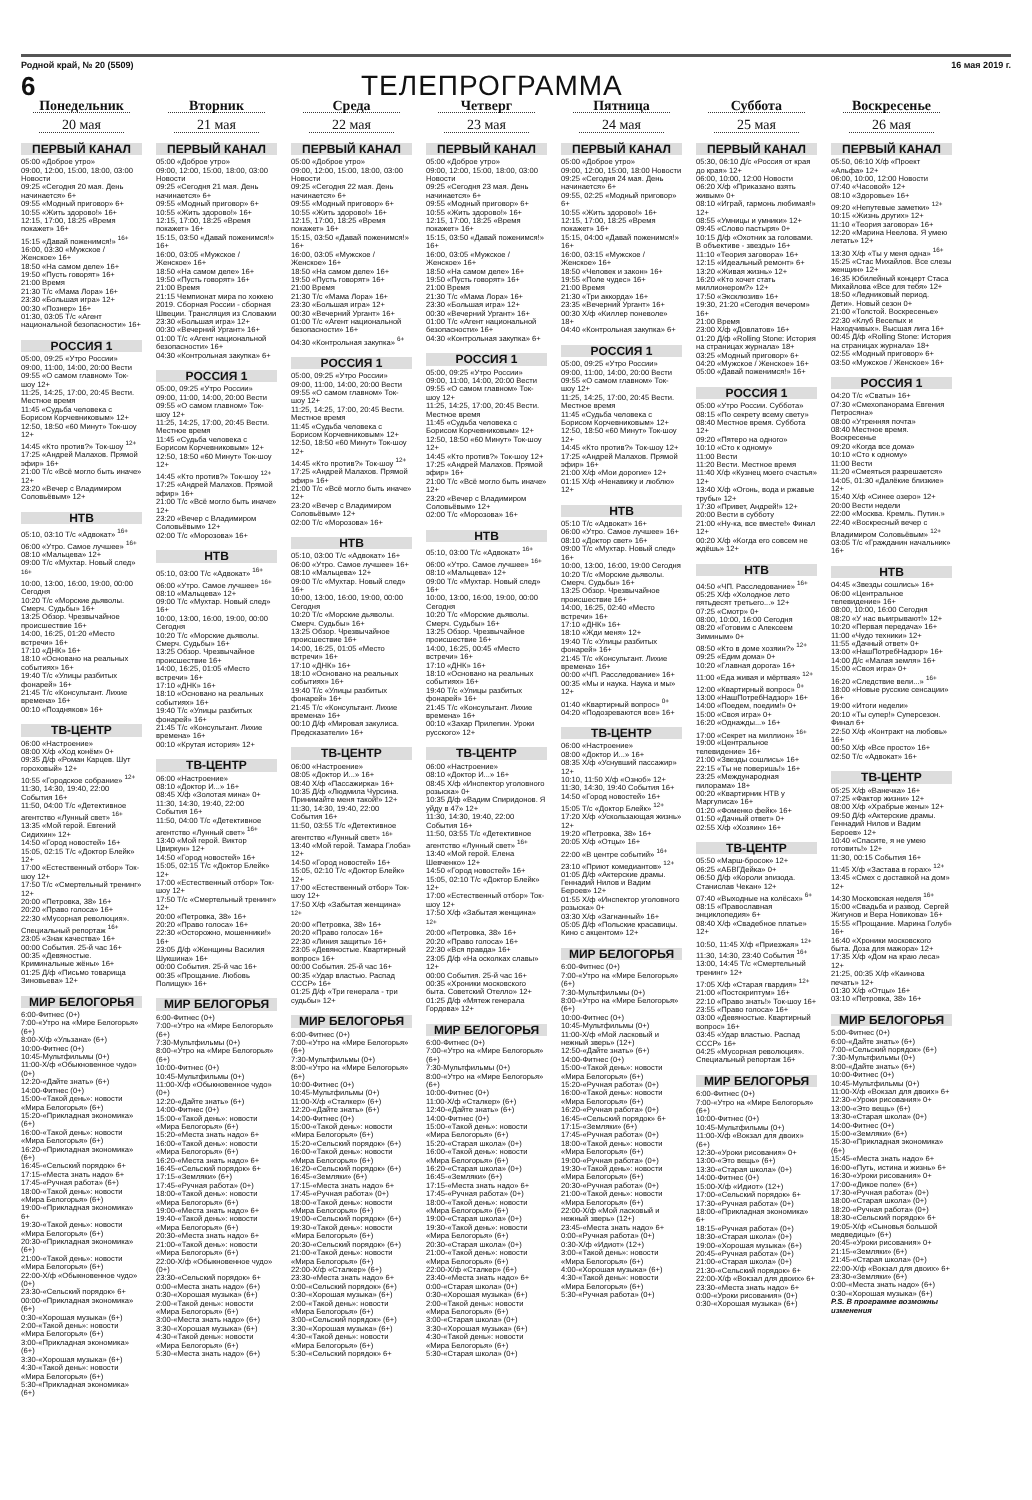Родной край, № 20 (5509) 16 мая 2019 г.
6 ТЕЛЕПРОГРАММА
Понедельник
20 мая
ПЕРВЫЙ КАНАЛ
05:00 «Доброе утро»
09:00, 12:00, 15:00, 18:00, 03:00 Новости
09:25 «Сегодня 20 мая. День начинается» 6+
09:55 «Модный приговор» 6+
10:55 «Жить здорово!» 16+
12:15, 17:00, 18:25 «Время покажет» 16+
15:15 «Давай поженимся!» <sup>16+</sup>
16:00, 03:30 «Мужское / Женское» 16+
18:50 «На самом деле» 16+
19:50 «Пусть говорят» 16+
21:00 Время
21:30 Т/с «Мама Лора» 16+
23:30 «Большая игра» 12+
00:30 «Познер» 16+
01:30, 03:05 Т/с «Агент национальной безопасности» 16+
РОССИЯ 1
05:00, 09:25 «Утро России»
09:00, 11:00, 14:00, 20:00 Вести
09:55 «О самом главном» Ток-шоу 12+
11:25, 14:25, 17:00, 20:45 Вести. Местное время
11:45 «Судьба человека с Борисом Корчевниковым» 12+
12:50, 18:50 «60 Минут» Ток-шоу 12+
14:45 «Кто против?» Ток-шоу <sup>12+</sup>
17:25 «Андрей Малахов. Прямой эфир» 16+
21:00 Т/с «Всё могло быть иначе» 12+
23:20 «Вечер с Владимиром Соловьёвым» 12+
НТВ
05:10, 03:10 Т/с «Адвокат» <sup>16+</sup>
06:00 «Утро. Самое лучшее» <sup>16+</sup>
08:10 «Мальцева» 12+
09:00 Т/с «Мухтар. Новый след» <sup>16+</sup>
10:00, 13:00, 16:00, 19:00, 00:00 Сегодня
10:20 Т/с «Морские дьяволы. Смерч. Судьбы» 16+
13:25 Обзор. Чрезвычайное происшествие 16+
14:00, 16:25, 01:20 «Место встречи» 16+
17:10 «ДНК» 16+
18:10 «Основано на реальных событиях» 16+
19:40 Т/с «Улицы разбитых фонарей» 16+
21:45 Т/с «Консультант. Лихие времена» 16+
00:10 «Поздняков» 16+
ТВ-ЦЕНТР
06:00 «Настроение»
08:00 Х/ф «Ход конём» 0+
09:35 Д/ф «Роман Карцев. Шут гороховый» 12+
10:55 «Городское собрание» <sup>12+</sup>
11:30, 14:30, 19:40, 22:00 События 16+
11:50, 04:00 Т/с «Детективное агентство «Лунный свет» <sup>16+</sup>
13:35 «Мой герой. Евгений Сидихин» 12+
14:50 «Город новостей» 16+
15:05, 02:15 Т/с «Доктор Блейк» 12+
17:00 «Естественный отбор» Ток-шоу 12+
17:50 Т/с «Смертельный тренинг» 12+
20:00 «Петровка, 38» 16+
20:20 «Право голоса» 16+
22:30 «Мусорная революция». Специальный репортаж <sup>16+</sup>
23:05 «Знак качества» 16+
00:00 События. 25-й час 16+
00:35 «Девяностые. Криминальные жёны» 16+
01:25 Д/ф «Письмо товарища Зиновьева» 12+
МИР БЕЛОГОРЬЯ
6:00-Фитнес (0+)
7:00-«Утро на «Мире Белогорья» (6+)
8:00-Х/ф «Ульзана» (6+)
10:00-Фитнес (0+)
10:45-Мультфильмы (0+)
11:00-Х/ф «Обыкновенное чудо» (0+)
12:20-«Дайте знать» (6+)
14:00-Фитнес (0+)
15:00-«Такой день»: новости «Мира Белогорья» (6+)
15:20-«Прикладная экономика» (6+)
16:00-«Такой день»: новости «Мира Белогорья» (6+)
16:20-«Прикладная экономика» (6+)
16:45-«Сельский порядок» 6+
17:15-«Места знать надо» 6+
17:45-«Ручная работа» (6+)
18:00-«Такой день»: новости «Мира Белогорья» (6+)
19:00-«Прикладная экономика» 6+
19:30-«Такой день»: новости «Мира Белогорья» (6+)
20:30-«Прикладная экономика» (6+)
21:00-«Такой день»: новости «Мира Белогорья» (6+)
22:00-Х/ф «Обыкновенное чудо» (0+)
23:30-«Сельский порядок» 6+
00:00-«Прикладная экономика» (6+)
0:30-«Хорошая музыка» (6+)
2:00-«Такой день»: новости «Мира Белогорья» (6+)
3:00-«Прикладная экономика» (6+)
3:30-«Хорошая музыка» (6+)
4:30-«Такой день»: новости «Мира Белогорья» (6+)
5:30-«Прикладная экономика» (6+)
Вторник
21 мая
ПЕРВЫЙ КАНАЛ
05:00 «Доброе утро»
09:00, 12:00, 15:00, 18:00, 03:00 Новости
09:25 «Сегодня 21 мая. День начинается» 6+
09:55 «Модный приговор» 6+
10:55 «Жить здорово!» 16+
12:15, 17:00, 18:25 «Время покажет» 16+
15:15, 03:50 «Давай поженимся!» 16+
16:00, 03:05 «Мужское / Женское» 16+
18:50 «На самом деле» 16+
19:50 «Пусть говорят» 16+
21:00 Время
21:15 Чемпионат мира по хоккею 2019. Сборная России - сборная Швеции. Трансляция из Словакии
23:30 «Большая игра» 12+
00:30 «Вечерний Ургант» 16+
01:00 Т/с «Агент национальной безопасности» 16+
04:30 «Контрольная закупка» 6+
РОССИЯ 1
05:00, 09:25 «Утро России»
09:00, 11:00, 14:00, 20:00 Вести
09:55 «О самом главном» Ток-шоу 12+
11:25, 14:25, 17:00, 20:45 Вести. Местное время
11:45 «Судьба человека с Борисом Корчевниковым» 12+
12:50, 18:50 «60 Минут» Ток-шоу 12+
14:45 «Кто против?» Ток-шоу <sup>12+</sup>
17:25 «Андрей Малахов. Прямой эфир» 16+
21:00 Т/с «Всё могло быть иначе» 12+
23:20 «Вечер с Владимиром Соловьёвым» 12+
02:00 Т/с «Морозова» 16+
НТВ
05:10, 03:00 Т/с «Адвокат» <sup>16+</sup>
06:00 «Утро. Самое лучшее» <sup>16+</sup>
08:10 «Мальцева» 12+
09:00 Т/с «Мухтар. Новый след» 16+
10:00, 13:00, 16:00, 19:00, 00:00 Сегодня
10:20 Т/с «Морские дьяволы. Смерч. Судьбы» 16+
13:25 Обзор. Чрезвычайное происшествие 16+
14:00, 16:25, 01:05 «Место встречи» 16+
17:10 «ДНК» 16+
18:10 «Основано на реальных событиях» 16+
19:40 Т/с «Улицы разбитых фонарей» 16+
21:45 Т/с «Консультант. Лихие времена» 16+
00:10 «Крутая история» 12+
ТВ-ЦЕНТР
06:00 «Настроение»
08:10 «Доктор И...» 16+
08:45 Х/ф «Золотая мина» 0+
11:30, 14:30, 19:40, 22:00 События 16+
11:50, 04:00 Т/с «Детективное агентство «Лунный свет» <sup>16+</sup>
13:40 «Мой герой. Виктор Цвиркун» 12+
14:50 «Город новостей» 16+
15:05, 02:15 Т/с «Доктор Блейк» 12+
17:00 «Естественный отбор» Ток-шоу 12+
17:50 Т/с «Смертельный тренинг» 12+
20:00 «Петровка, 38» 16+
20:20 «Право голоса» 16+
22:30 «Осторожно, мошенники!» 16+
23:05 Д/ф «Женщины Василия Шукшина» 16+
00:00 События. 25-й час 16+
00:35 «Прощание. Любовь Полищук» 16+
МИР БЕЛОГОРЬЯ
6:00-Фитнес (0+)
7:00-«Утро на «Мире Белогорья» (6+)
7:30-Мультфильмы (0+)
8:00-«Утро на «Мире Белогорья» (6+)
10:00-Фитнес (0+)
10:45-Мультфильмы (0+)
11:00-Х/ф «Обыкновенное чудо» (0+)
12:20-«Дайте знать» (6+)
14:00-Фитнес (0+)
15:00-«Такой день»: новости «Мира Белогорья» (6+)
15:20-«Места знать надо» 6+
16:00-«Такой день»: новости «Мира Белогорья» (6+)
16:20-«Места знать надо» 6+
16:45-«Сельский порядок» 6+
17:15-«Земляки» (6+)
17:45-«Ручная работа» (0+)
18:00-«Такой день»: новости «Мира Белогорья» (6+)
19:00-«Места знать надо» 6+
19:40-«Такой день»: новости «Мира Белогорья» (6+)
20:30-«Места знать надо» 6+
21:00-«Такой день»: новости «Мира Белогорья» (6+)
22:00-Х/ф «Обыкновенное чудо» (0+)
23:30-«Сельский порядок» 6+
0:00-«Места знать надо» (6+)
0:30-«Хорошая музыка» (6+)
2:00-«Такой день»: новости «Мира Белогорья» (6+)
3:00-«Места знать надо» (6+)
3:30-«Хорошая музыка» (6+)
4:30-«Такой день»: новости «Мира Белогорья» (6+)
5:30-«Места знать надо» (6+)
Среда
22 мая
ПЕРВЫЙ КАНАЛ
05:00 «Доброе утро»
09:00, 12:00, 15:00, 18:00, 03:00 Новости
09:25 «Сегодня 22 мая. День начинается» 6+
09:55 «Модный приговор» 6+
10:55 «Жить здорово!» 16+
12:15, 17:00, 18:25 «Время покажет» 16+
15:15, 03:50 «Давай поженимся!» 16+
16:00, 03:05 «Мужское / Женское» 16+
18:50 «На самом деле» 16+
19:50 «Пусть говорят» 16+
21:00 Время
21:30 Т/с «Мама Лора» 16+
23:30 «Большая игра» 12+
00:30 «Вечерний Ургант» 16+
01:00 Т/с «Агент национальной безопасности» 16+
04:30 «Контрольная закупка» <sup>6+</sup>
РОССИЯ 1
05:00, 09:25 «Утро России»
09:00, 11:00, 14:00, 20:00 Вести
09:55 «О самом главном» Ток-шоу 12+
11:25, 14:25, 17:00, 20:45 Вести. Местное время
11:45 «Судьба человека с Борисом Корчевниковым» 12+
12:50, 18:50 «60 Минут» Ток-шоу 12+
14:45 «Кто против?» Ток-шоу <sup>12+</sup>
17:25 «Андрей Малахов. Прямой эфир» 16+
21:00 Т/с «Всё могло быть иначе» 12+
23:20 «Вечер с Владимиром Соловьёвым» 12+
02:00 Т/с «Морозова» 16+
НТВ
05:10, 03:00 Т/с «Адвокат» 16+
06:00 «Утро. Самое лучшее» 16+
08:10 «Мальцева» 12+
09:00 Т/с «Мухтар. Новый след» 16+
10:00, 13:00, 16:00, 19:00, 00:00 Сегодня
10:20 Т/с «Морские дьяволы. Смерч. Судьбы» 16+
13:25 Обзор. Чрезвычайное происшествие 16+
14:00, 16:25, 01:05 «Место встречи» 16+
17:10 «ДНК» 16+
18:10 «Основано на реальных событиях» 16+
19:40 Т/с «Улицы разбитых фонарей» 16+
21:45 Т/с «Консультант. Лихие времена» 16+
00:10 Д/ф «Мировая закулиса. Предсказатели» 16+
ТВ-ЦЕНТР
06:00 «Настроение»
08:05 «Доктор И...» 16+
08:40 Х/ф «Пассажирка» 16+
10:35 Д/ф «Людмила Чурсина. Принимайте меня такой!» 12+
11:30, 14:30, 19:40, 22:00 События 16+
11:50, 03:55 Т/с «Детективное агентство «Лунный свет» <sup>16+</sup>
13:40 «Мой герой. Тамара Глоба» 12+
14:50 «Город новостей» 16+
15:05, 02:10 Т/с «Доктор Блейк» 12+
17:00 «Естественный отбор» Ток-шоу 12+
17:50 Х/ф «Забытая женщина» <sup>12+</sup>
20:00 «Петровка, 38» 16+
20:20 «Право голоса» 16+
22:30 «Линия защиты» 16+
23:05 «Девяностые. Квартирный вопрос» 16+
00:00 События. 25-й час 16+
00:35 «Удар властью. Распад СССР» 16+
01:25 Д/ф «Три генерала - три судьбы» 12+
МИР БЕЛОГОРЬЯ
6:00-Фитнес (0+)
7:00-«Утро на «Мире Белогорья» (6+)
7:30-Мультфильмы (0+)
8:00-«Утро на «Мире Белогорья» (6+)
10:00-Фитнес (0+)
10:45-Мультфильмы (0+)
11:00-Х/ф «Сталкер» (6+)
12:20-«Дайте знать» (6+)
14:00-Фитнес (0+)
15:00-«Такой день»: новости «Мира Белогорья» (6+)
15:20-«Сельский порядок» (6+)
16:00-«Такой день»: новости «Мира Белогорья» (6+)
16:20-«Сельский порядок» (6+)
16:45-«Земляки» (6+)
17:15-«Места знать надо» 6+
17:45-«Ручная работа» (0+)
18:00-«Такой день»: новости «Мира Белогорья» (6+)
19:00-«Сельский порядок» (6+)
19:30-«Такой день»: новости «Мира Белогорья» (6+)
20:30-«Сельский порядок» (6+)
21:00-«Такой день»: новости «Мира Белогорья» (6+)
22:00-Х/ф «Сталкер» (6+)
23:30-«Места знать надо» 6+
0:00-«Сельский порядок» (6+)
0:30-«Хорошая музыка» (6+)
2:00-«Такой день»: новости «Мира Белогорья» (6+)
3:00-«Сельский порядок» (6+)
3:30-«Хорошая музыка» (6+)
4:30-«Такой день»: новости «Мира Белогорья» (6+)
5:30-«Сельский порядок» 6+
Четверг
23 мая
ПЕРВЫЙ КАНАЛ
05:00 «Доброе утро»
09:00, 12:00, 15:00, 18:00, 03:00 Новости
09:25 «Сегодня 23 мая. День начинается» 6+
09:55 «Модный приговор» 6+
10:55 «Жить здорово!» 16+
12:15, 17:00, 18:25 «Время покажет» 16+
15:15, 03:50 «Давай поженимся!» 16+
16:00, 03:05 «Мужское / Женское» 16+
18:50 «На самом деле» 16+
19:50 «Пусть говорят» 16+
21:00 Время
21:30 Т/с «Мама Лора» 16+
23:30 «Большая игра» 12+
00:30 «Вечерний Ургант» 16+
01:00 Т/с «Агент национальной безопасности» 16+
04:30 «Контрольная закупка» 6+
РОССИЯ 1
05:00, 09:25 «Утро России»
09:00, 11:00, 14:00, 20:00 Вести
09:55 «О самом главном» Ток-шоу 12+
11:25, 14:25, 17:00, 20:45 Вести. Местное время
11:45 «Судьба человека с Борисом Корчевниковым» 12+
12:50, 18:50 «60 Минут» Ток-шоу 12+
14:45 «Кто против?» Ток-шоу 12+
17:25 «Андрей Малахов. Прямой эфир» 16+
21:00 Т/с «Всё могло быть иначе» 12+
23:20 «Вечер с Владимиром Соловьёвым» 12+
02:00 Т/с «Морозова» 16+
НТВ
05:10, 03:00 Т/с «Адвокат» <sup>16+</sup>
06:00 «Утро. Самое лучшее» <sup>16+</sup>
08:10 «Мальцева» 12+
09:00 Т/с «Мухтар. Новый след» 16+
10:00, 13:00, 16:00, 19:00, 00:00 Сегодня
10:20 Т/с «Морские дьяволы. Смерч. Судьбы» 16+
13:25 Обзор. Чрезвычайное происшествие 16+
14:00, 16:25, 00:45 «Место встречи» 16+
17:10 «ДНК» 16+
18:10 «Основано на реальных событиях» 16+
19:40 Т/с «Улицы разбитых фонарей» 16+
21:45 Т/с «Консультант. Лихие времена» 16+
00:10 «Захар Прилепин. Уроки русского» 12+
ТВ-ЦЕНТР
06:00 «Настроение»
08:10 «Доктор И...» 16+
08:45 Х/ф «Инспектор уголовного розыска» 0+
10:35 Д/ф «Вадим Спиридонов. Я уйду в 47» 12+
11:30, 14:30, 19:40, 22:00 События 16+
11:50, 03:55 Т/с «Детективное агентство «Лунный свет» <sup>16+</sup>
13:40 «Мой герой. Елена Шевченко» 12+
14:50 «Город новостей» 16+
15:05, 02:10 Т/с «Доктор Блейк» 12+
17:00 «Естественный отбор» Ток-шоу 12+
17:50 Х/ф «Забытая женщина» <sup>12+</sup>
20:00 «Петровка, 38» 16+
20:20 «Право голоса» 16+
22:30 «Вся правда» 16+
23:05 Д/ф «На осколках славы» 12+
00:00 События. 25-й час 16+
00:35 «Хроники московского быта. Советский Отелло» 12+
01:25 Д/ф «Мятеж генерала Гордова» 12+
МИР БЕЛОГОРЬЯ
6:00-Фитнес (0+)
7:00-«Утро на «Мире Белогорья» (6+)
7:30-Мультфильмы (0+)
8:00-«Утро на «Мире Белогорья» (6+)
10:00-Фитнес (0+)
11:00-Х/ф «Сталкер» (6+)
12:40-«Дайте знать» (6+)
14:00-Фитнес (0+)
15:00-«Такой день»: новости «Мира Белогорья» (6+)
15:20-«Старая школа» (0+)
16:00-«Такой день»: новости «Мира Белогорья» (6+)
16:20-«Старая школа» (0+)
16:45-«Земляки» (6+)
17:15-«Места знать надо» 6+
17:45-«Ручная работа» (0+)
18:00-«Такой день»: новости «Мира Белогорья» (6+)
19:00-«Старая школа» (0+)
19:30-«Такой день»: новости «Мира Белогорья» (6+)
20:30-«Старая школа» (0+)
21:00-«Такой день»: новости «Мира Белогорья» (6+)
22:00-Х/ф «Сталкер» (6+)
23:40-«Места знать надо» 6+
0:00-«Старая школа» (0+)
0:30-«Хорошая музыка» (6+)
2:00-«Такой день»: новости «Мира Белогорья» (6+)
3:00-«Старая школа» (0+)
3:30-«Хорошая музыка» (6+)
4:30-«Такой день»: новости «Мира Белогорья» (6+)
5:30-«Старая школа» (0+)
Пятница
24 мая
ПЕРВЫЙ КАНАЛ
05:00 «Доброе утро»
09:00, 12:00, 15:00, 18:00 Новости
09:25 «Сегодня 24 мая. День начинается» 6+
09:55, 02:25 «Модный приговор» 6+
10:55 «Жить здорово!» 16+
12:15, 17:00, 18:25 «Время покажет» 16+
15:15, 04:00 «Давай поженимся!» 16+
16:00, 03:15 «Мужское / Женское» 16+
18:50 «Человек и закон» 16+
19:55 «Поле чудес» 16+
21:00 Время
21:30 «Три аккорда» 16+
23:35 «Вечерний Ургант» 16+
00:30 Х/ф «Киллер поневоле» 18+
04:40 «Контрольная закупка» 6+
РОССИЯ 1
05:00, 09:25 «Утро России»
09:00, 11:00, 14:00, 20:00 Вести
09:55 «О самом главном» Ток-шоу 12+
11:25, 14:25, 17:00, 20:45 Вести. Местное время
11:45 «Судьба человека с Борисом Корчевниковым» 12+
12:50, 18:50 «60 Минут» Ток-шоу 12+
14:45 «Кто против?» Ток-шоу 12+
17:25 «Андрей Малахов. Прямой эфир» 16+
21:00 Х/ф «Мои дорогие» 12+
01:15 Х/ф «Ненавижу и люблю» 12+
НТВ
05:10 Т/с «Адвокат» 16+
06:00 «Утро. Самое лучшее» 16+
08:10 «Доктор свет» 16+
09:00 Т/с «Мухтар. Новый след» 16+
10:00, 13:00, 16:00, 19:00 Сегодня
10:20 Т/с «Морские дьяволы. Смерч. Судьбы» 16+
13:25 Обзор. Чрезвычайное происшествие 16+
14:00, 16:25, 02:40 «Место встречи» 16+
17:10 «ДНК» 16+
18:10 «Жди меня» 12+
19:40 Т/с «Улицы разбитых фонарей» 16+
21:45 Т/с «Консультант. Лихие времена» 16+
00:00 «ЧП. Расследование» 16+
00:35 «Мы и наука. Наука и мы» 12+
01:40 «Квартирный вопрос» <sup>0+</sup>
04:20 «Подозреваются все» 16+
ТВ-ЦЕНТР
06:00 «Настроение»
08:00 «Доктор И...» 16+
08:35 Х/ф «Уснувший пассажир» 12+
10:10, 11:50 Х/ф «Озноб» 12+
11:30, 14:30, 19:40 События 16+
14:50 «Город новостей» 16+
15:05 Т/с «Доктор Блейк» <sup>12+</sup>
17:20 Х/ф «Ускользающая жизнь» 12+
19:20 «Петровка, 38» 16+
20:05 Х/ф «Отцы» 16+
22:00 «В центре событий» <sup>16+</sup>
23:10 «Приют комедиантов» <sup>12+</sup>
01:05 Д/ф «Актерские драмы. Геннадий Нилов и Вадим Бероев» 12+
01:55 Х/ф «Инспектор уголовного розыска» 0+
03:30 Х/ф «Загнанный» 16+
05:05 Д/ф «Польские красавицы. Кино с акцентом» 12+
МИР БЕЛОГОРЬЯ
6:00-Фитнес (0+)
7:00-«Утро на «Мире Белогорья» (6+)
7:30-Мультфильмы (0+)
8:00-«Утро на «Мире Белогорья» (6+)
10:00-Фитнес (0+)
10:45-Мультфильмы (0+)
11:00-Х/ф «Мой ласковый и нежный зверь» (12+)
12:50-«Дайте знать» (6+)
14:00-Фитнес (0+)
15:00-«Такой день»: новости «Мира Белогорья» (6+)
15:20-«Ручная работа» (0+)
16:00-«Такой день»: новости «Мира Белогорья» (6+)
16:20-«Ручная работа» (0+)
16:45-«Сельский порядок» 6+
17:15-«Земляки» (6+)
17:45-«Ручная работа» (0+)
18:00-«Такой день»: новости «Мира Белогорья» (6+)
19:00-«Ручная работа» (0+)
19:30-«Такой день»: новости «Мира Белогорья» (6+)
20:30-«Ручная работа» (0+)
21:00-«Такой день»: новости «Мира Белогорья» (6+)
22:00-Х/ф «Мой ласковый и нежный зверь» (12+)
23:45-«Места знать надо» 6+
0:00-«Ручная работа» (0+)
0:30-Х/ф «Идиот» (12+)
3:00-«Такой день»: новости «Мира Белогорья» (6+)
4:00-«Хорошая музыка» (6+)
4:30-«Такой день»: новости «Мира Белогорья» (6+)
5:30-«Ручная работа» (0+)
Суббота
25 мая
ПЕРВЫЙ КАНАЛ
05:30, 06:10 Д/с «Россия от края до края» 12+
06:00, 10:00, 12:00 Новости
06:20 Х/ф «Приказано взять живым» 0+
08:10 «Играй, гармонь любимая!» 12+
08:55 «Умницы и умники» 12+
09:45 «Слово пастыря» 0+
10:15 Д/ф «Охотник за головами. В объективе - звезды» 16+
11:10 «Теория заговора» 16+
12:15 «Идеальный ремонт» 6+
13:20 «Живая жизнь» 12+
16:20 «Кто хочет стать миллионером?» 12+
17:50 «Эксклюзив» 16+
19:30, 21:20 «Сегодня вечером» 16+
21:00 Время
23:00 Х/ф «Довлатов» 16+
01:20 Д/ф «Rolling Stone: История на страницах журнала» 18+
03:25 «Модный приговор» 6+
04:20 «Мужское / Женское» 16+
05:00 «Давай поженимся!» 16+
РОССИЯ 1
05:00 «Утро России. Суббота»
08:15 «По секрету всему свету»
08:40 Местное время. Суббота 12+
09:20 «Пятеро на одного»
10:10 «Сто к одному»
11:00 Вести
11:20 Вести. Местное время
11:40 Х/ф «Кузнец моего счастья» 12+
13:40 Х/ф «Огонь, вода и ржавые трубы» 12+
17:30 «Привет, Андрей!» 12+
20:00 Вести в субботу
21:00 «Ну-ка, все вместе!» Финал 12+
00:20 Х/ф «Когда его совсем не ждёшь» 12+
НТВ
04:50 «ЧП. Расследование» <sup>16+</sup>
05:25 Х/ф «Холодное лето пятьдесят третьего...» 12+
07:25 «Смотр» 0+
08:00, 10:00, 16:00 Сегодня
08:20 «Готовим с Алексеем Зиминым» 0+
08:50 «Кто в доме хозяин?» <sup>12+</sup>
09:25 «Едим дома» 0+
10:20 «Главная дорога» 16+
11:00 «Еда живая и мёртвая» <sup>12+</sup>
12:00 «Квартирный вопрос» <sup>0+</sup>
13:00 «НашПотребНадзор» 16+
14:00 «Поедем, поедим!» 0+
15:00 «Своя игра» 0+
16:20 «Однажды...» 16+
17:00 «Секрет на миллион» <sup>16+</sup>
19:00 «Центральное телевидение» 16+
21:00 «Звезды сошлись» 16+
22:15 «Ты не поверишь!» 16+
23:25 «Международная пилорама» 18+
00:20 «Квартирник НТВ у Маргулиса» 16+
01:20 «Фоменко фейк» 16+
01:50 «Дачный ответ» 0+
02:55 Х/ф «Хозяин» 16+
ТВ-ЦЕНТР
05:50 «Марш-бросок» 12+
06:25 «АБВГДейка» 0+
06:50 Д/ф «Короли эпизода. Станислав Чекан» 12+
07:40 «Выходные на колёсах» <sup>6+</sup>
08:15 «Православная энциклопедия» 6+
08:40 Х/ф «Свадебное платье» 12+
10:50, 11:45 Х/ф «Приезжая» <sup>12+</sup>
11:30, 14:30, 23:40 События <sup>16+</sup>
13:00, 14:45 Т/с «Смертельный тренинг» 12+
17:05 Х/ф «Старая гвардия» <sup>12+</sup>
21:00 «Постскриптум» 16+
22:10 «Право знать!» Ток-шоу 16+
23:55 «Право голоса» 16+
03:00 «Девяностые. Квартирный вопрос» 16+
03:45 «Удар властью. Распад СССР» 16+
04:25 «Мусорная революция». Специальный репортаж 16+
МИР БЕЛОГОРЬЯ
6:00-Фитнес (0+)
7:00-«Утро на «Мире Белогорья» (6+)
10:00-Фитнес (0+)
10:45-Мультфильмы (0+)
11:00-Х/ф «Вокзал для двоих» (6+)
12:30-«Уроки рисования» 0+
13:00-«Это вещь» (6+)
13:30-«Старая школа» (0+)
14:00-Фитнес (0+)
15:00-Х/ф «Идиот» (12+)
17:00-«Сельский порядок» 6+
17:30-«Ручная работа» (0+)
18:00-«Прикладная экономика» 6+
18:15-«Ручная работа» (0+)
18:30-«Старая школа» (0+)
19:00-«Хорошая музыка» (6+)
20:45-«Ручная работа» (0+)
21:00-«Старая школа» (0+)
21:30-«Сельский порядок» 6+
22:00-Х/ф «Вокзал для двоих» 6+
23:30-«Места знать надо» 6+
0:00-«Уроки рисования» (0+)
0:30-«Хорошая музыка» (6+)
Воскресенье
26 мая
ПЕРВЫЙ КАНАЛ
05:50, 06:10 Х/ф «Проект «Альфа» 12+
06:00, 10:00, 12:00 Новости
07:40 «Часовой» 12+
08:10 «Здоровье» 16+
09:20 «Непутевые заметки» <sup>12+</sup>
10:15 «Жизнь других» 12+
11:10 «Теория заговора» 16+
12:20 «Марина Неелова. Я умею летать» 12+
13:30 Х/ф «Ты у меня одна» <sup>16+</sup>
15:25 «Стас Михайлов. Все слезы женщин» 12+
16:35 Юбилейный концерт Стаса Михайлова «Все для тебя» 12+
18:50 «Ледниковый период. Дети». Новый сезон 0+
21:00 «Толстой. Воскресенье»
22:30 «Клуб Веселых и Находчивых». Высшая лига 16+
00:45 Д/ф «Rolling Stone: История на страницах журнала» 18+
02:55 «Модный приговор» 6+
03:50 «Мужское / Женское» 16+
РОССИЯ 1
04:20 Т/с «Сваты» 16+
07:30 «Смехопанорама Евгения Петросяна»
08:00 «Утренняя почта»
08:40 Местное время. Воскресенье
09:20 «Когда все дома»
10:10 «Сто к одному»
11:00 Вести
11:20 «Смеяться разрешается»
14:05, 01:30 «Далёкие близкие» 12+
15:40 Х/ф «Синее озеро» 12+
20:00 Вести недели
22:00 «Москва. Кремль. Путин.»
22:40 «Воскресный вечер с Владимиром Соловьёвым» <sup>12+</sup>
03:05 Т/с «Гражданин начальник» 16+
НТВ
04:45 «Звезды сошлись» 16+
06:00 «Центральное телевидение» 16+
08:00, 10:00, 16:00 Сегодня
08:20 «У нас выигрывают!» 12+
10:20 «Первая передача» 16+
11:00 «Чудо техники» 12+
11:55 «Дачный ответ» 0+
13:00 «НашПотребНадзор» 16+
14:00 Д/с «Малая земля» 16+
15:00 «Своя игра» 0+
16:20 «Следствие вели...» <sup>16+</sup>
18:00 «Новые русские сенсации» 16+
19:00 «Итоги недели»
20:10 «Ты супер!» Суперсезон. Финал 6+
22:50 Х/ф «Контракт на любовь» 16+
00:50 Х/ф «Все просто» 16+
02:50 Т/с «Адвокат» 16+
ТВ-ЦЕНТР
05:25 Х/ф «Ванечка» 16+
07:25 «Фактор жизни» 12+
08:00 Х/ф «Храбрые жены» 12+
09:50 Д/ф «Актерские драмы. Геннадий Нилов и Вадим Бероев» 12+
10:40 «Спасите, я не умею готовить!» 12+
11:30, 00:15 События 16+
11:45 Х/ф «Застава в горах» <sup>12+</sup>
13:45 «Смех с доставкой на дом» 12+
14:30 Московская неделя <sup>16+</sup>
15:00 «Свадьба и развод. Сергей Жигунов и Вера Новикова» 16+
15:55 «Прощание. Марина Голуб» 16+
16:40 «Хроники московского быта. Доза для мажора» 12+
17:35 Х/ф «Дом на краю леса» 12+
21:25, 00:35 Х/ф «Каинова печать» 12+
01:30 Х/ф «Отцы» 16+
03:10 «Петровка, 38» 16+
МИР БЕЛОГОРЬЯ
5:00-Фитнес (0+)
6:00-«Дайте знать» (6+)
7:00-«Сельский порядок» (6+)
7:30-Мультфильмы (0+)
8:00-«Дайте знать» (6+)
10:00-Фитнес (0+)
10:45-Мультфильмы (0+)
11:00-Х/ф «Вокзал для двоих» 6+
12:30-«Уроки рисования» 0+
13:00-«Это вещь» (6+)
13:30-«Старая школа» (0+)
14:00-Фитнес (0+)
15:00-«Земляки» (6+)
15:30-«Прикладная экономика» (6+)
15:45-«Места знать надо» 6+
16:00-«Путь, истина и жизнь» 6+
16:30-«Уроки рисования» 0+
17:00-«Дикое поле» (6+)
17:30-«Ручная работа» (0+)
18:00-«Старая школа» (0+)
18:20-«Ручная работа» (0+)
18:30-«Сельский порядок» 6+
19:05-Х/ф «Сыновья большой медведицы» (6+)
20:45-«Уроки рисования» 0+
21:15-«Земляки» (6+)
21:45-«Старая школа» (0+)
22:00-Х/ф «Вокзал для двоих» 6+
23:30-«Земляки» (6+)
0:00-«Места знать надо» (6+)
0:30-«Хорошая музыка» (6+)
P.S. В программе возможны изменения